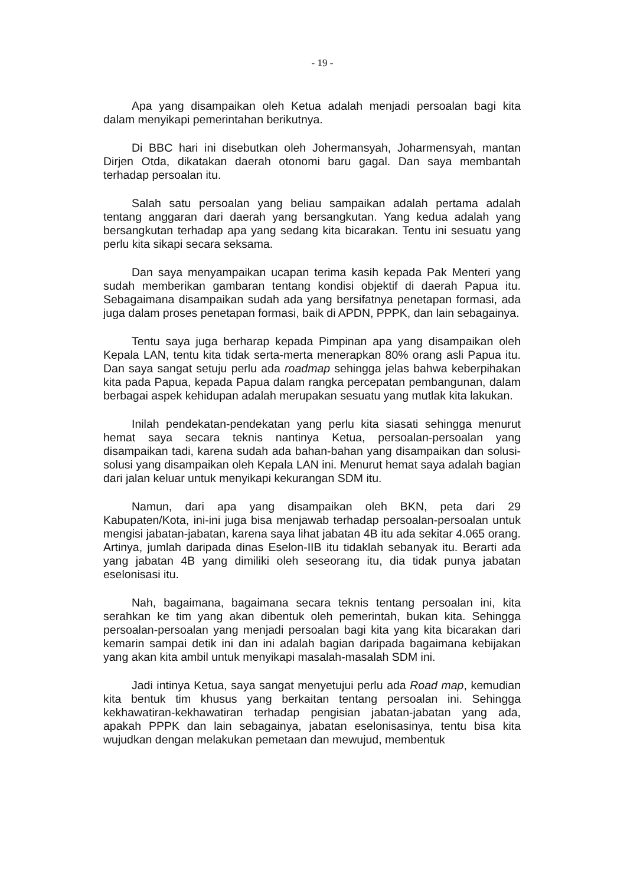- 19 -
Apa yang disampaikan oleh Ketua adalah menjadi persoalan bagi kita dalam menyikapi pemerintahan berikutnya.
Di BBC hari ini disebutkan oleh Johermansyah, Joharmensyah, mantan Dirjen Otda, dikatakan daerah otonomi baru gagal. Dan saya membantah terhadap persoalan itu.
Salah satu persoalan yang beliau sampaikan adalah pertama adalah tentang anggaran dari daerah yang bersangkutan. Yang kedua adalah yang bersangkutan terhadap apa yang sedang kita bicarakan. Tentu ini sesuatu yang perlu kita sikapi secara seksama.
Dan saya menyampaikan ucapan terima kasih kepada Pak Menteri yang sudah memberikan gambaran tentang kondisi objektif di daerah Papua itu. Sebagaimana disampaikan sudah ada yang bersifatnya penetapan formasi, ada juga dalam proses penetapan formasi, baik di APDN, PPPK, dan lain sebagainya.
Tentu saya juga berharap kepada Pimpinan apa yang disampaikan oleh Kepala LAN, tentu kita tidak serta-merta menerapkan 80% orang asli Papua itu. Dan saya sangat setuju perlu ada roadmap sehingga jelas bahwa keberpihakan kita pada Papua, kepada Papua dalam rangka percepatan pembangunan, dalam berbagai aspek kehidupan adalah merupakan sesuatu yang mutlak kita lakukan.
Inilah pendekatan-pendekatan yang perlu kita siasati sehingga menurut hemat saya secara teknis nantinya Ketua, persoalan-persoalan yang disampaikan tadi, karena sudah ada bahan-bahan yang disampaikan dan solusi-solusi yang disampaikan oleh Kepala LAN ini. Menurut hemat saya adalah bagian dari jalan keluar untuk menyikapi kekurangan SDM itu.
Namun, dari apa yang disampaikan oleh BKN, peta dari 29 Kabupaten/Kota, ini-ini juga bisa menjawab terhadap persoalan-persoalan untuk mengisi jabatan-jabatan, karena saya lihat jabatan 4B itu ada sekitar 4.065 orang. Artinya, jumlah daripada dinas Eselon-IIB itu tidaklah sebanyak itu. Berarti ada yang jabatan 4B yang dimiliki oleh seseorang itu, dia tidak punya jabatan eselonisasi itu.
Nah, bagaimana, bagaimana secara teknis tentang persoalan ini, kita serahkan ke tim yang akan dibentuk oleh pemerintah, bukan kita. Sehingga persoalan-persoalan yang menjadi persoalan bagi kita yang kita bicarakan dari kemarin sampai detik ini dan ini adalah bagian daripada bagaimana kebijakan yang akan kita ambil untuk menyikapi masalah-masalah SDM ini.
Jadi intinya Ketua, saya sangat menyetujui perlu ada Road map, kemudian kita bentuk tim khusus yang berkaitan tentang persoalan ini. Sehingga kekhawatiran-kekhawatiran terhadap pengisian jabatan-jabatan yang ada, apakah PPPK dan lain sebagainya, jabatan eselonisasinya, tentu bisa kita wujudkan dengan melakukan pemetaan dan mewujud, membentuk